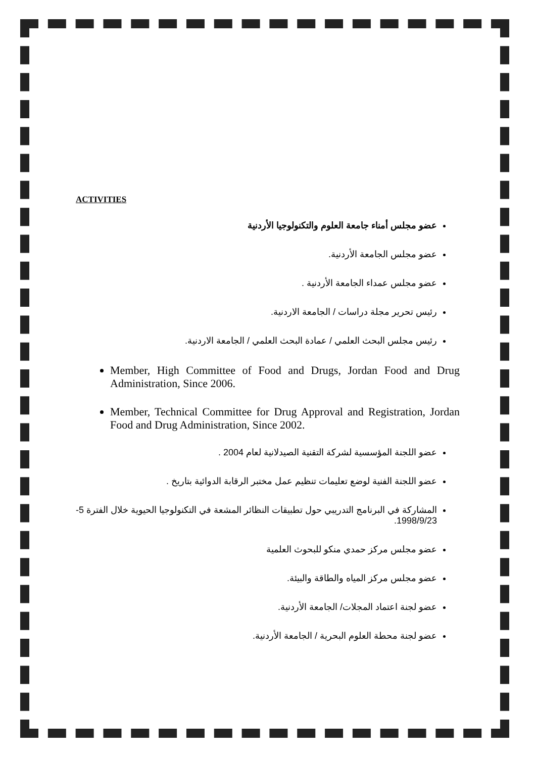ACTIVITIES
عضو مجلس أمناء جامعة العلوم والتكنولوجيا الأردنية
عضو مجلس الجامعة الأردنية.
عضو مجلس عمداء الجامعة الأردنية .
رئيس تحرير مجلة دراسات / الجامعة الاردنية.
رئيس مجلس البحث العلمي / عمادة البحث العلمي / الجامعة الاردنية.
Member, High Committee of Food and Drugs, Jordan Food and Drug Administration, Since 2006.
Member, Technical Committee for Drug Approval and Registration, Jordan Food and Drug Administration, Since 2002.
عضو اللجنة المؤسسية لشركة التقنية الصيدلانية لعام 2004 .
عضو اللجنة الفنية لوضع تعليمات تنظيم عمل مختبر الرقابة الدوائية بتاريخ .
المشاركة في البرنامج التدريبي حول تطبيقات النظائر المشعة في التكنولوجيا الحيوية خلال الفترة 5-1998/9/23.
عضو مجلس مركز حمدي منكو للبحوث العلمية
عضو مجلس مركز المياه والطاقة والبيئة.
عضو لجنة اعتماد المجلات/ الجامعة الأردنية.
عضو لجنة محطة العلوم البحرية / الجامعة الأردنية.